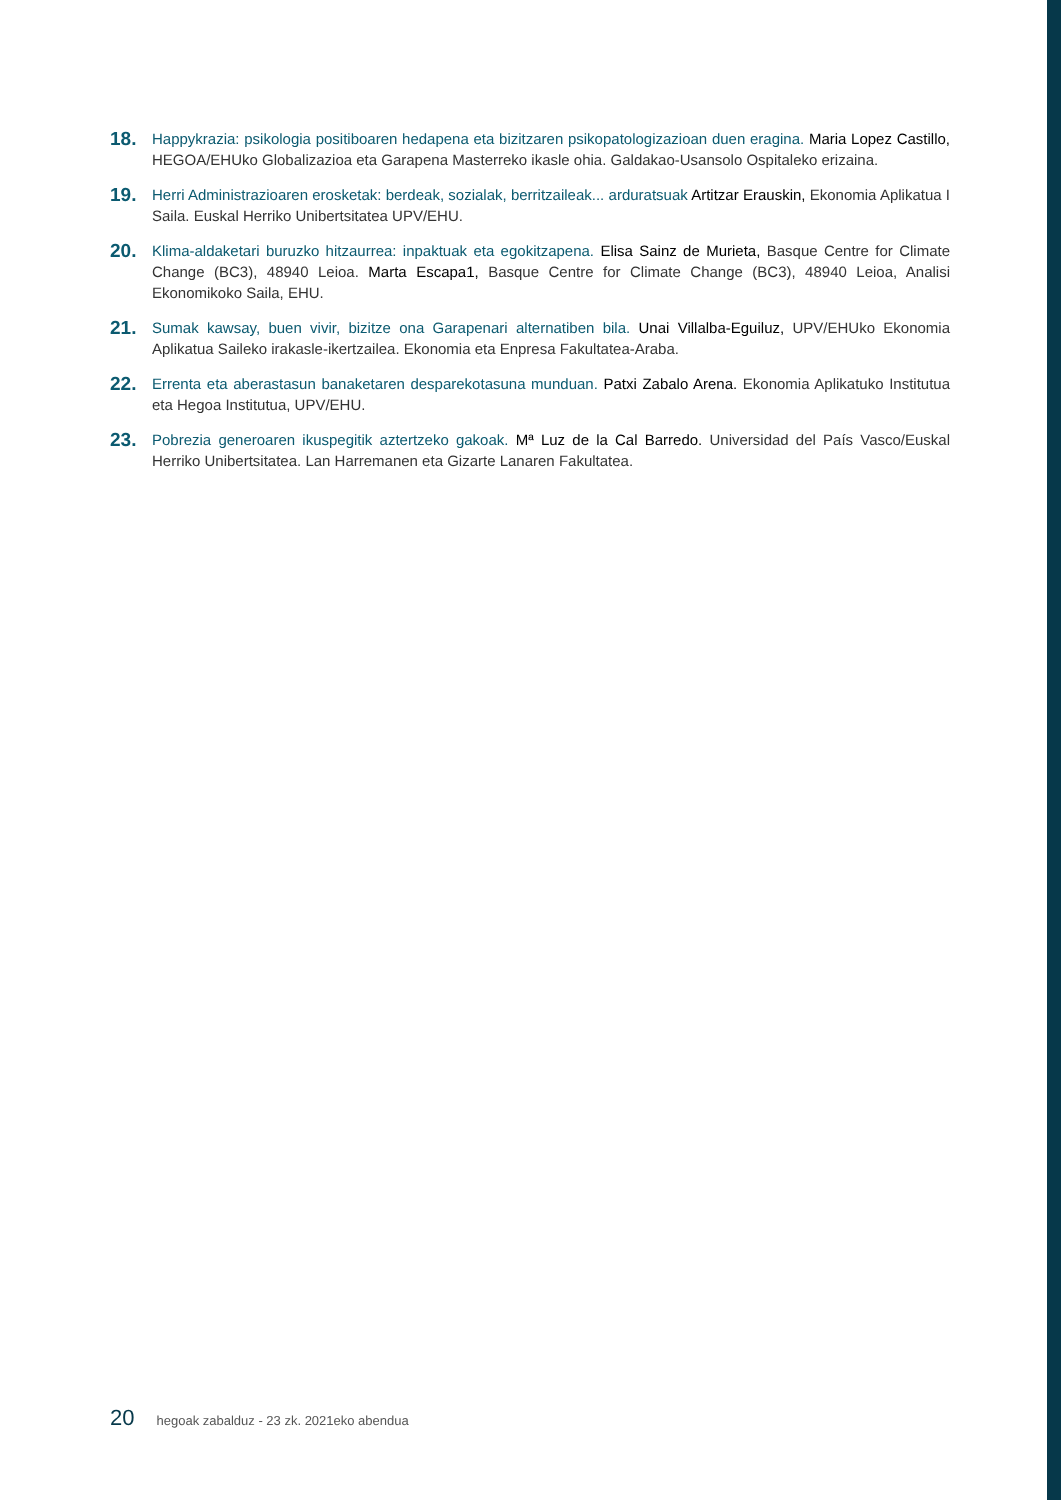18.
Happykrazia: psikologia positiboaren hedapena eta bizitzaren psikopatologizazioan duen eragina. Maria Lopez Castillo, HEGOA/EHUko Globalizazioa eta Garapena Masterreko ikasle ohia. Galdakao-Usansolo Ospitaleko erizaina.
19.
Herri Administrazioaren erosketak: berdeak, sozialak, berritzaileak... arduratsuak Artitzar Erauskin, Ekonomia Aplikatua I Saila. Euskal Herriko Unibertsitatea UPV/EHU.
20.
Klima-aldaketari buruzko hitzaurrea: inpaktuak eta egokitzapena. Elisa Sainz de Murieta, Basque Centre for Climate Change (BC3), 48940 Leioa. Marta Escapa1, Basque Centre for Climate Change (BC3), 48940 Leioa, Analisi Ekonomikoko Saila, EHU.
21.
Sumak kawsay, buen vivir, bizitze ona Garapenari alternatiben bila. Unai Villalba-Eguiluz, UPV/EHUko Ekonomia Aplikatua Saileko irakasle-ikertzailea. Ekonomia eta Enpresa Fakultatea-Araba.
22.
Errenta eta aberastasun banaketaren desparekotasuna munduan. Patxi Zabalo Arena. Ekonomia Aplikatuko Institutua eta Hegoa Institutua, UPV/EHU.
23.
Pobrezia generoaren ikuspegitik aztertzeko gakoak. Mª Luz de la Cal Barredo. Universidad del País Vasco/Euskal Herriko Unibertsitatea. Lan Harremanen eta Gizarte Lanaren Fakultatea.
20 hegoak zabalduz - 23 zk. 2021eko abendua